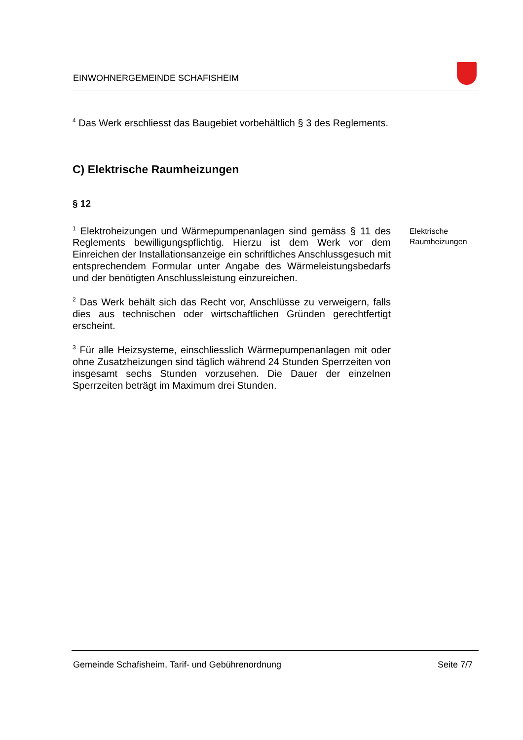EINWOHNERGEMEINDE SCHAFISHEIM
<sup>4</sup> Das Werk erschliesst das Baugebiet vorbehältlich § 3 des Reglements.
C) Elektrische Raumheizungen
§ 12
<sup>1</sup> Elektroheizungen und Wärmepumpenanlagen sind gemäss § 11 des Reglements bewilligungspflichtig. Hierzu ist dem Werk vor dem Einreichen der Installationsanzeige ein schriftliches Anschlussgesuch mit entsprechendem Formular unter Angabe des Wärmeleistungsbedarfs und der benötigten Anschlussleistung einzureichen.
<sup>2</sup> Das Werk behält sich das Recht vor, Anschlüsse zu verweigern, falls dies aus technischen oder wirtschaftlichen Gründen gerechtfertigt erscheint.
<sup>3</sup> Für alle Heizsysteme, einschliesslich Wärmepumpenanlagen mit oder ohne Zusatzheizungen sind täglich während 24 Stunden Sperrzeiten von insgesamt sechs Stunden vorzusehen. Die Dauer der einzelnen Sperrzeiten beträgt im Maximum drei Stunden.
Elektrische
Raumheizungen
Gemeinde Schafisheim, Tarif- und Gebührenordnung Seite 7/7